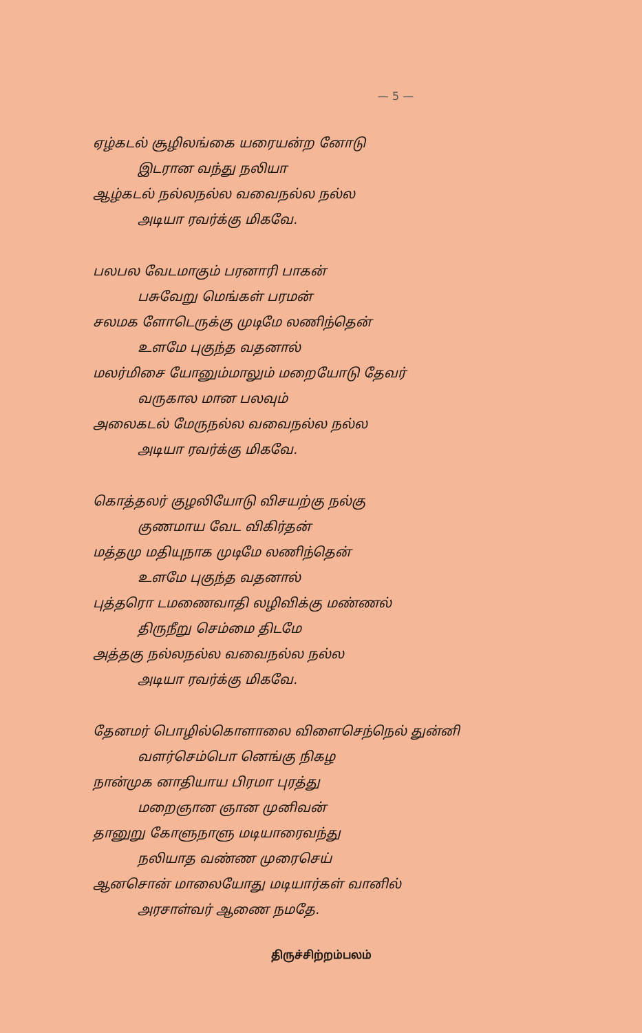— 5 —
ஏழ்கடல் சூழிலங்கை யரையன்ற னோடு
இடரான வந்து நலியா
ஆழ்கடல் நல்லநல்ல வவைநல்ல நல்ல
அடியா ரவர்க்கு மிகவே.
பலபல வேடமாகும் பரனாரி பாகன்
பசுவேறு மெங்கள் பரமன்
சலமக ளோடெருக்கு முடிமே லணிந்தென்
உளமே புகுந்த வதனால்
மலர்மிசை யோனும்மாலும் மறையோடு தேவர்
வருகால மான பலவும்
அலைகடல் மேருநல்ல வவைநல்ல நல்ல
அடியா ரவர்க்கு மிகவே.
கொத்தலர் குழலியோடு விசயற்கு நல்கு
குணமாய வேட விகிர்தன்
மத்தமு மதியுநாக முடிமே லணிந்தென்
உளமே புகுந்த வதனால்
புத்தரொ டமணைவாதி லழிவிக்கு மண்ணல்
திருநீறு செம்மை திடமே
அத்தகு நல்லநல்ல வவைநல்ல நல்ல
அடியா ரவர்க்கு மிகவே.
தேனமர் பொழில்கொளாலை விளைசெந்நெல் துன்னி
வளர்செம்பொ னெங்கு நிகழ
நான்முக னாதியாய பிரமா புரத்து
மறைஞான ஞான முனிவன்
தானுறு கோளுநாளு மடியாரைவந்து
நலியாத வண்ண முரைசெய்
ஆனசொன் மாலையோது மடியார்கள் வானில்
அரசாள்வர் ஆணை நமதே.
திருச்சிற்றம்பலம்